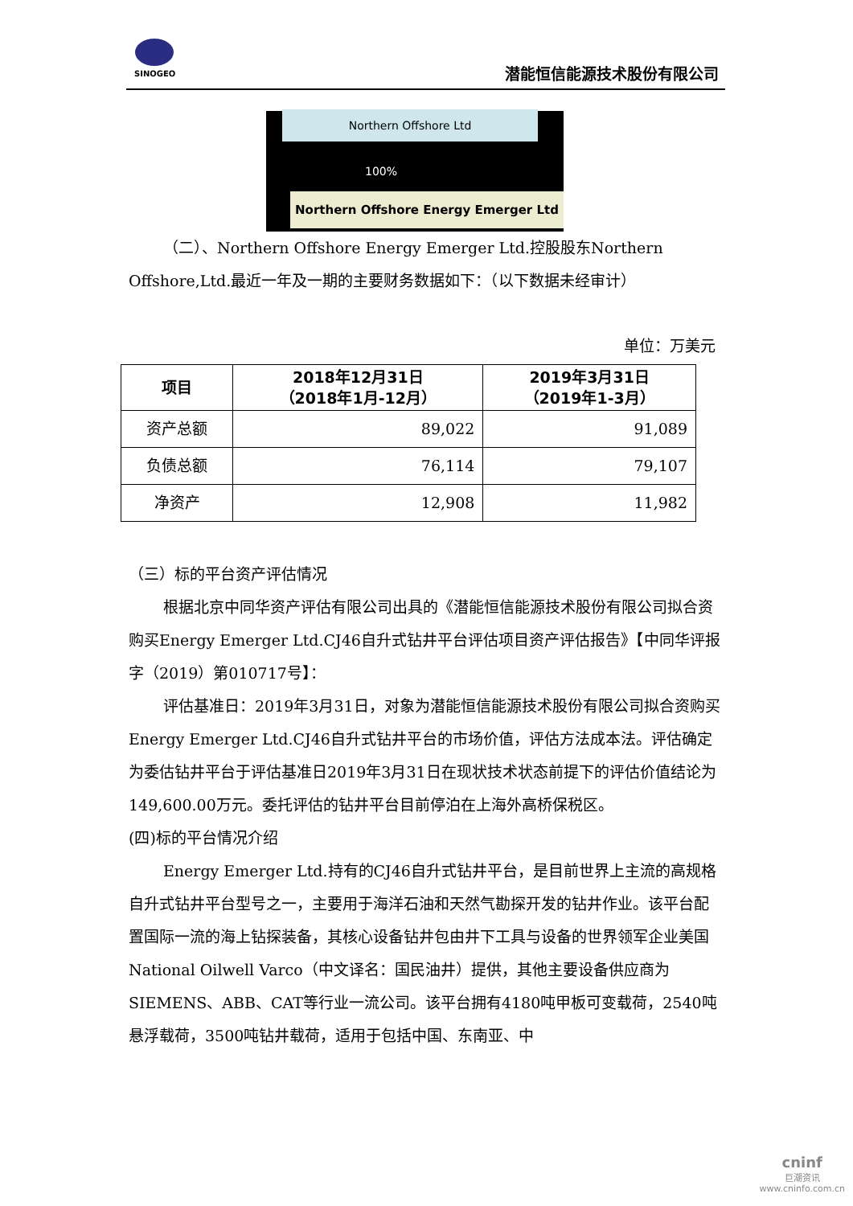SINOGEO
潜能恒信能源技术股份有限公司
Northern Offshore Ltd
100%
Northern Offshore Energy Emerger Ltd
（二）、Northern Offshore Energy Emerger Ltd.控股股东Northern Offshore,Ltd.最近一年及一期的主要财务数据如下：（以下数据未经审计）
单位：万美元
| 项目 | 2018年12月31日 （2018年1月-12月） | 2019年3月31日 （2019年1-3月） |
| --- | --- | --- |
| 资产总额 | 89,022 | 91,089 |
| 负债总额 | 76,114 | 79,107 |
| 净资产 | 12,908 | 11,982 |
（三）标的平台资产评估情况
根据北京中同华资产评估有限公司出具的《潜能恒信能源技术股份有限公司拟合资购买Energy Emerger Ltd.CJ46自升式钻井平台评估项目资产评估报告》【中同华评报字（2019）第010717号】：
评估基准日：2019年3月31日，对象为潜能恒信能源技术股份有限公司拟合资购买Energy Emerger Ltd.CJ46自升式钻井平台的市场价值，评估方法成本法。评估确定为委估钻井平台于评估基准日2019年3月31日在现状技术状态前提下的评估价值结论为149,600.00万元。委托评估的钻井平台目前停泊在上海外高桥保税区。
(四)标的平台情况介绍
Energy Emerger Ltd.持有的CJ46自升式钻井平台，是目前世界上主流的高规格自升式钻井平台型号之一，主要用于海洋石油和天然气勘探开发的钻井作业。该平台配置国际一流的海上钻探装备，其核心设备钻井包由井下工具与设备的世界领军企业美国National Oilwell Varco（中文译名：国民油井）提供，其他主要设备供应商为SIEMENS、ABB、CAT等行业一流公司。该平台拥有4180吨甲板可变载荷，2540吨悬浮载荷，3500吨钻井载荷，适用于包括中国、东南亚、中
cninf
巨潮资讯
www.cninfo.com.cn